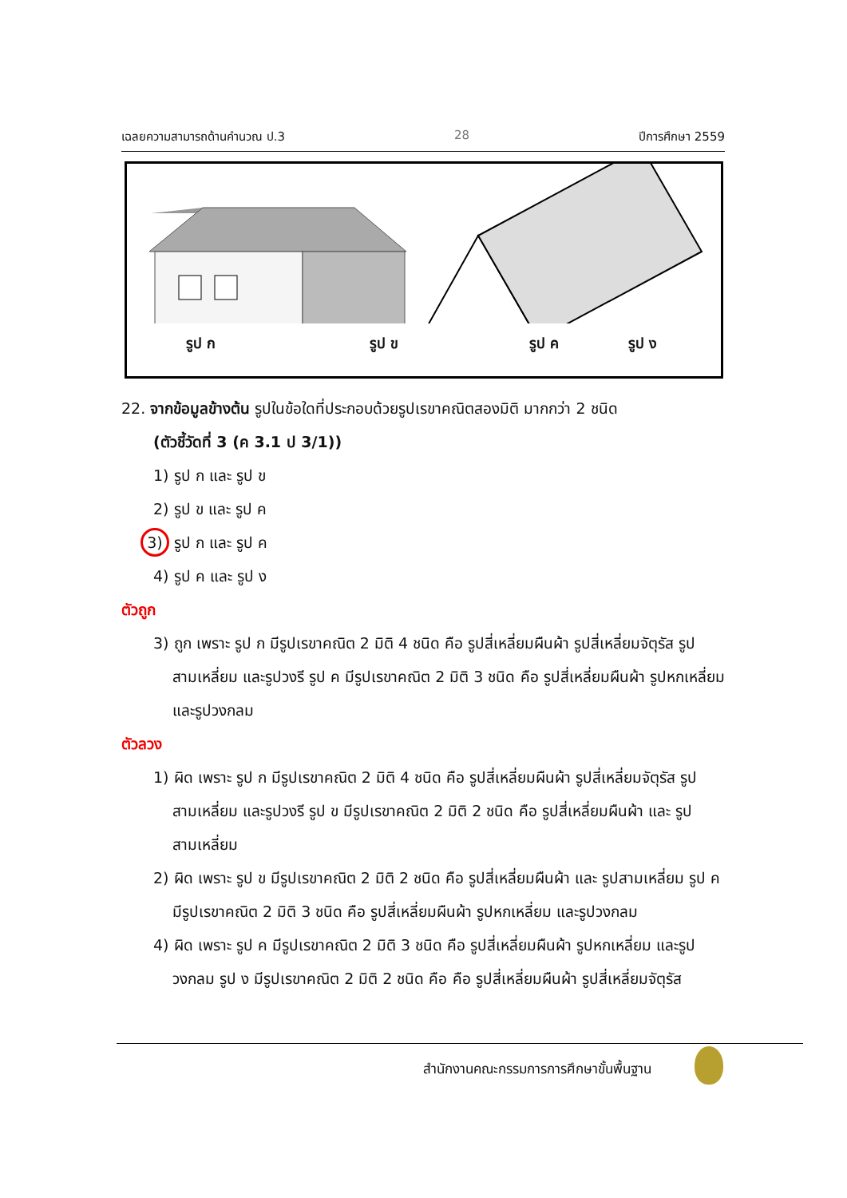เฉลยความสามารถด้านคำนวณ ป.3 28 ปีการศึกษา 2559
รูป ก รูป ข รูป ค รูป ง
22. จากข้อมูลข้างต้น รูปในข้อใดที่ประกอบด้วยรูปเรขาคณิตสองมิติ มากกว่า 2 ชนิด
(ตัวชี้วัดที่ 3 (ค 3.1 ป 3/1))
1) รูป ก และ รูป ข
2) รูป ข และ รูป ค
3) รูป ก และ รูป ค
4) รูป ค และ รูป ง
ตัวถูก
3) ถูก เพราะ รูป ก มีรูปเรขาคณิต 2 มิติ 4 ชนิด คือ รูปสี่เหลี่ยมผืนผ้า รูปสี่เหลี่ยมจัตุรัส รูปสามเหลี่ยม และรูปวงรี รูป ค มีรูปเรขาคณิต 2 มิติ 3 ชนิด คือ รูปสี่เหลี่ยมผืนผ้า รูปหกเหลี่ยม และรูปวงกลม
ตัวลวง
1) ผิด เพราะ รูป ก มีรูปเรขาคณิต 2 มิติ 4 ชนิด คือ รูปสี่เหลี่ยมผืนผ้า รูปสี่เหลี่ยมจัตุรัส รูปสามเหลี่ยม และรูปวงรี รูป ข มีรูปเรขาคณิต 2 มิติ 2 ชนิด คือ รูปสี่เหลี่ยมผืนผ้า และ รูปสามเหลี่ยม
2) ผิด เพราะ รูป ข มีรูปเรขาคณิต 2 มิติ 2 ชนิด คือ รูปสี่เหลี่ยมผืนผ้า และ รูปสามเหลี่ยม รูป ค มีรูปเรขาคณิต 2 มิติ 3 ชนิด คือ รูปสี่เหลี่ยมผืนผ้า รูปหกเหลี่ยม และรูปวงกลม
4) ผิด เพราะ รูป ค มีรูปเรขาคณิต 2 มิติ 3 ชนิด คือ รูปสี่เหลี่ยมผืนผ้า รูปหกเหลี่ยม และรูปวงกลม รูป ง มีรูปเรขาคณิต 2 มิติ 2 ชนิด คือ คือ รูปสี่เหลี่ยมผืนผ้า รูปสี่เหลี่ยมจัตุรัส
สำนักงานคณะกรรมการการศึกษาขั้นพื้นฐาน